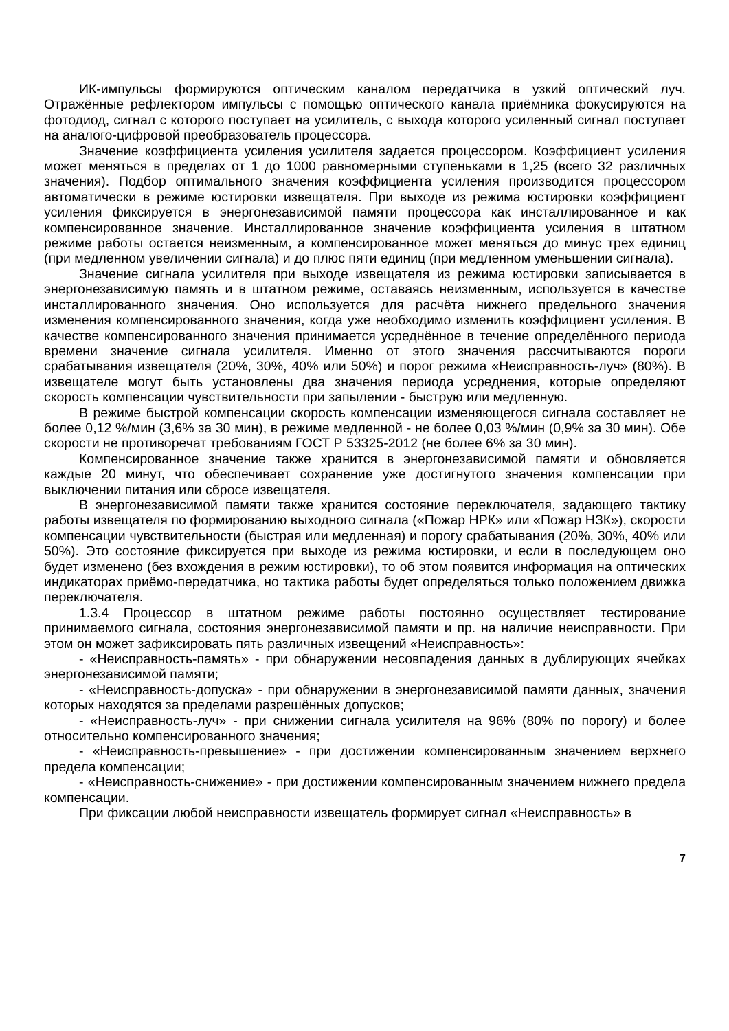ИК-импульсы формируются оптическим каналом передатчика в узкий оптический луч. Отражённые рефлектором импульсы с помощью оптического канала приёмника фокусируются на фотодиод, сигнал с которого поступает на усилитель, с выхода которого усиленный сигнал поступает на аналого-цифровой преобразователь процессора.
Значение коэффициента усиления усилителя задается процессором. Коэффициент усиления может меняться в пределах от 1 до 1000 равномерными ступеньками в 1,25 (всего 32 различных значения). Подбор оптимального значения коэффициента усиления производится процессором автоматически в режиме юстировки извещателя. При выходе из режима юстировки коэффициент усиления фиксируется в энергонезависимой памяти процессора как инсталлированное и как компенсированное значение. Инсталлированное значение коэффициента усиления в штатном режиме работы остается неизменным, а компенсированное может меняться до минус трех единиц (при медленном увеличении сигнала) и до плюс пяти единиц (при медленном уменьшении сигнала).
Значение сигнала усилителя при выходе извещателя из режима юстировки записывается в энергонезависимую память и в штатном режиме, оставаясь неизменным, используется в качестве инсталлированного значения. Оно используется для расчёта нижнего предельного значения изменения компенсированного значения, когда уже необходимо изменить коэффициент усиления. В качестве компенсированного значения принимается усреднённое в течение определённого периода времени значение сигнала усилителя. Именно от этого значения рассчитываются пороги срабатывания извещателя (20%, 30%, 40% или 50%) и порог режима «Неисправность-луч» (80%). В извещателе могут быть установлены два значения периода усреднения, которые определяют скорость компенсации чувствительности при запылении - быструю или медленную.
В режиме быстрой компенсации скорость компенсации изменяющегося сигнала составляет не более 0,12 %/мин (3,6% за 30 мин), в режиме медленной - не более 0,03 %/мин (0,9% за 30 мин). Обе скорости не противоречат требованиям ГОСТ Р 53325-2012 (не более 6% за 30 мин).
Компенсированное значение также хранится в энергонезависимой памяти и обновляется каждые 20 минут, что обеспечивает сохранение уже достигнутого значения компенсации при выключении питания или сбросе извещателя.
В энергонезависимой памяти также хранится состояние переключателя, задающего тактику работы извещателя по формированию выходного сигнала («Пожар НРК» или «Пожар НЗК»), скорости компенсации чувствительности (быстрая или медленная) и порогу срабатывания (20%, 30%, 40% или 50%). Это состояние фиксируется при выходе из режима юстировки, и если в последующем оно будет изменено (без вхождения в режим юстировки), то об этом появится информация на оптических индикаторах приёмо-передатчика, но тактика работы будет определяться только положением движка переключателя.
1.3.4 Процессор в штатном режиме работы постоянно осуществляет тестирование принимаемого сигнала, состояния энергонезависимой памяти и пр. на наличие неисправности. При этом он может зафиксировать пять различных извещений «Неисправность»:
- «Неисправность-память» - при обнаружении несовпадения данных в дублирующих ячейках энергонезависимой памяти;
- «Неисправность-допуска» - при обнаружении в энергонезависимой памяти данных, значения которых находятся за пределами разрешённых допусков;
- «Неисправность-луч» - при снижении сигнала усилителя на 96% (80% по порогу) и более относительно компенсированного значения;
- «Неисправность-превышение» - при достижении компенсированным значением верхнего предела компенсации;
- «Неисправность-снижение» - при достижении компенсированным значением нижнего предела компенсации.
При фиксации любой неисправности извещатель формирует сигнал «Неисправность» в
7